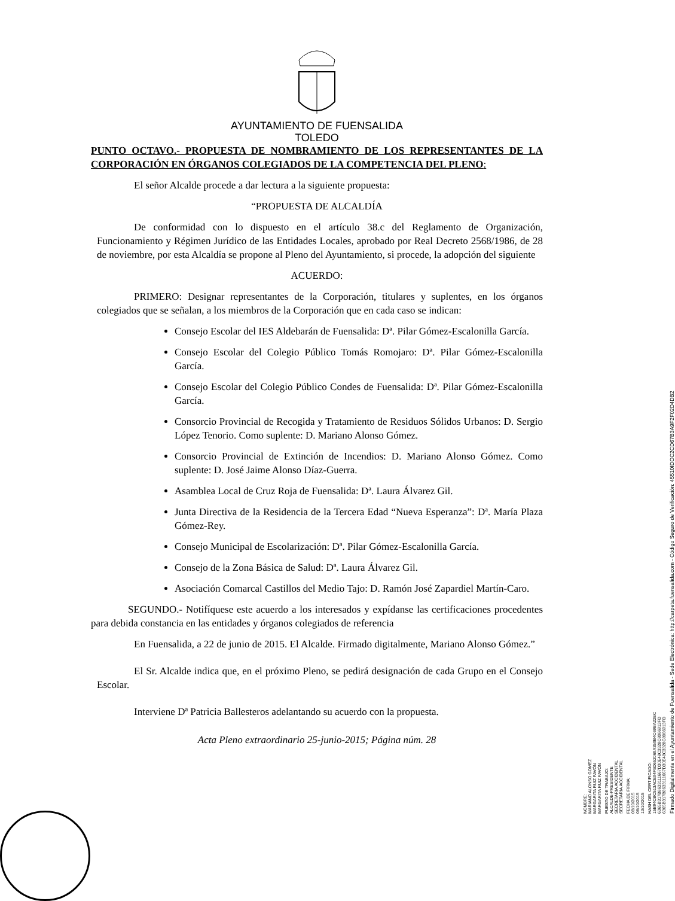AYUNTAMIENTO DE FUENSALIDA
TOLEDO
PUNTO OCTAVO.- PROPUESTA DE NOMBRAMIENTO DE LOS REPRESENTANTES DE LA CORPORACIÓN EN ÓRGANOS COLEGIADOS DE LA COMPETENCIA DEL PLENO:
El señor Alcalde procede a dar lectura a la siguiente propuesta:
“PROPUESTA DE ALCALDÍA
De conformidad con lo dispuesto en el artículo 38.c del Reglamento de Organización, Funcionamiento y Régimen Jurídico de las Entidades Locales, aprobado por Real Decreto 2568/1986, de 28 de noviembre, por esta Alcaldía se propone al Pleno del Ayuntamiento, si procede, la adopción del siguiente
ACUERDO:
PRIMERO: Designar representantes de la Corporación, titulares y suplentes, en los órganos colegiados que se señalan, a los miembros de la Corporación que en cada caso se indican:
Consejo Escolar del IES Aldebarán de Fuensalida: Dª. Pilar Gómez-Escalonilla García.
Consejo Escolar del Colegio Público Tomás Romojaro: Dª. Pilar Gómez-Escalonilla García.
Consejo Escolar del Colegio Público Condes de Fuensalida: Dª. Pilar Gómez-Escalonilla García.
Consorcio Provincial de Recogida y Tratamiento de Residuos Sólidos Urbanos: D. Sergio López Tenorio. Como suplente: D. Mariano Alonso Gómez.
Consorcio Provincial de Extinción de Incendios: D. Mariano Alonso Gómez. Como suplente: D. José Jaime Alonso Díaz-Guerra.
Asamblea Local de Cruz Roja de Fuensalida: Dª. Laura Álvarez Gil.
Junta Directiva de la Residencia de la Tercera Edad “Nueva Esperanza”: Dª. María Plaza Gómez-Rey.
Consejo Municipal de Escolarización: Dª. Pilar Gómez-Escalonilla García.
Consejo de la Zona Básica de Salud: Dª. Laura Álvarez Gil.
Asociación Comarcal Castillos del Medio Tajo: D. Ramón José Zapardiel Martín-Caro.
SEGUNDO.- Notifíquese este acuerdo a los interesados y expídanse las certificaciones procedentes para debida constancia en las entidades y órganos colegiados de referencia
En Fuensalida, a 22 de junio de 2015. El Alcalde. Firmado digitalmente, Mariano Alonso Gómez.”
El Sr. Alcalde indica que, en el próximo Pleno, se pedirá designación de cada Grupo en el Consejo Escolar.
Interviene Dª Patricia Ballesteros adelantando su acuerdo con la propuesta.
Acta Pleno extraordinario 25-junio-2015; Página núm. 28
NOMBRE:
MARIANO ALONSO GOMEZ
MARGARITA RUIZ PAVÓN
MARGARITA RUIZ PAVÓN
PUESTO DE TRABAJO:
ALCALDE-PRESIDENTE
SECRETARIA ACCIDENTAL
SECRETARIA ACCIDENTAL
FECHA DE FIRMA:
08/10/2015
08/10/2015
13/10/2015
HASH DEL CERTIFICADO:
15B94CBC513ACE94F5D652069A359B4C69BA22EC
6365B317B8633111667D30E48C3328C8066913FD
6365B317B8633111667D30E48C3328C8066913FD
Firmado Digitalmente en el Ayuntamiento de Fuensalida - Sede Electrónica: http://carpeta.fuensalida.com - Código Seguro de Verificación: 45510IDOC2CD67B3A9F2F02D4DB2